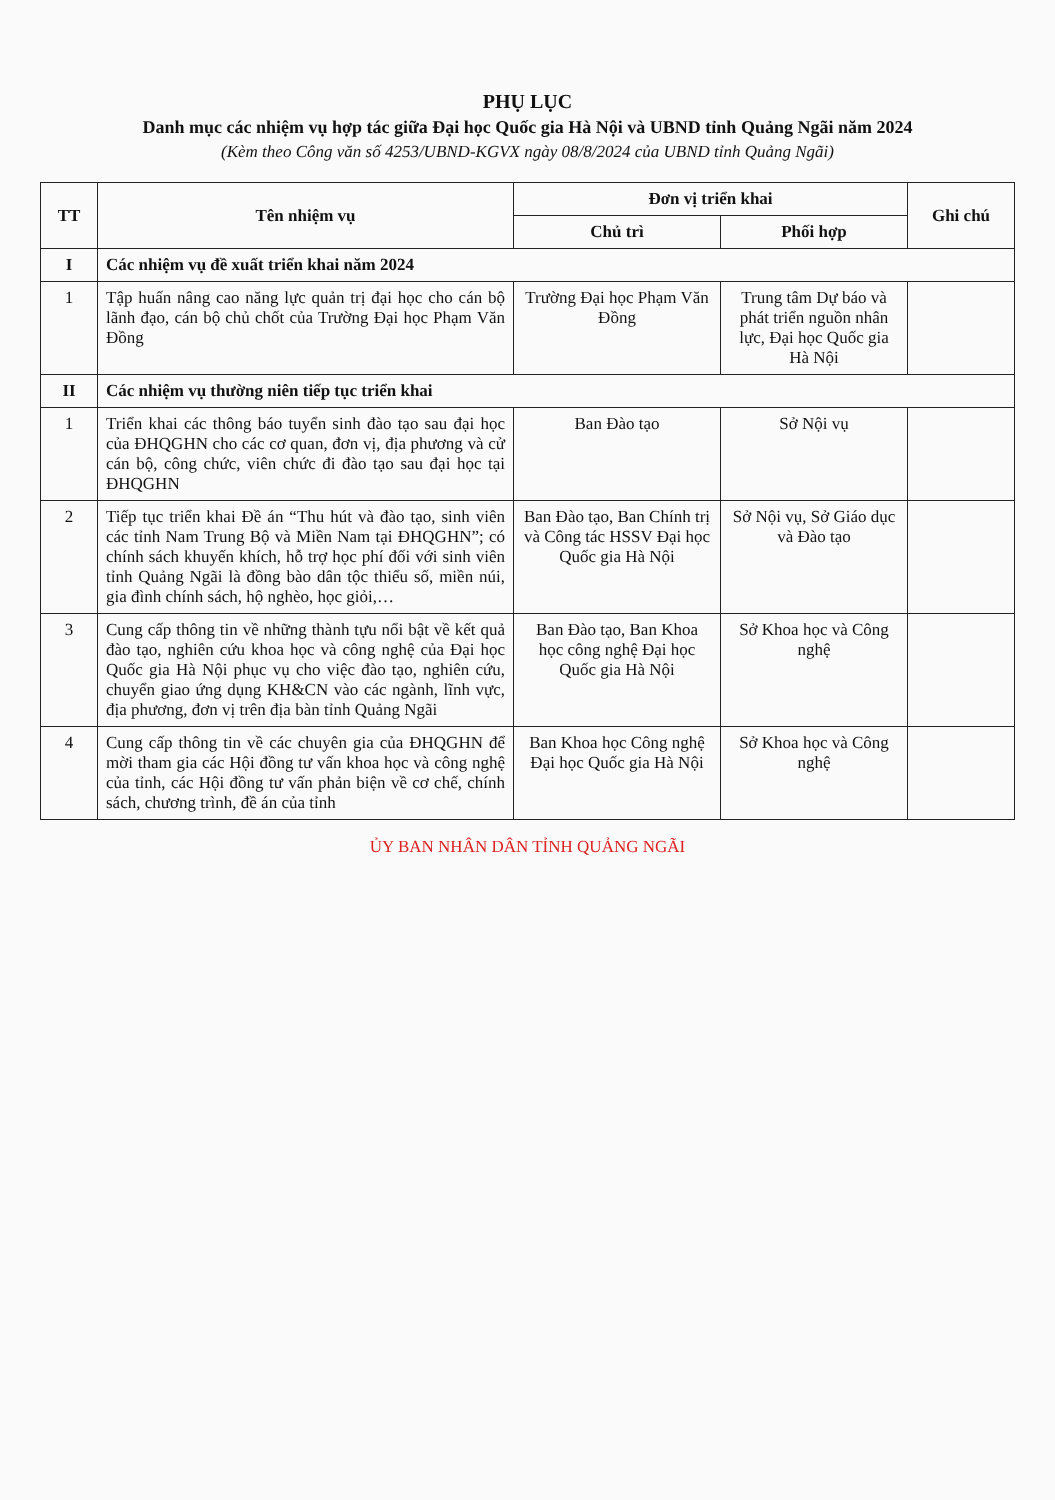PHỤ LỤC
Danh mục các nhiệm vụ hợp tác giữa Đại học Quốc gia Hà Nội và UBND tỉnh Quảng Ngãi năm 2024
(Kèm theo Công văn số 4253/UBND-KGVX ngày 08/8/2024 của UBND tỉnh Quảng Ngãi)
| TT | Tên nhiệm vụ | Đơn vị triển khai | | Ghi chú |
| --- | --- | --- | --- | --- |
| | | Chủ trì | Phối hợp | |
| I | Các nhiệm vụ đề xuất triển khai năm 2024 | | | |
| 1 | Tập huấn nâng cao năng lực quản trị đại học cho cán bộ lãnh đạo, cán bộ chủ chốt của Trường Đại học Phạm Văn Đồng | Trường Đại học Phạm Văn Đồng | Trung tâm Dự báo và phát triển nguồn nhân lực, Đại học Quốc gia Hà Nội | |
| II | Các nhiệm vụ thường niên tiếp tục triển khai | | | |
| 1 | Triển khai các thông báo tuyển sinh đào tạo sau đại học của ĐHQGHN cho các cơ quan, đơn vị, địa phương và cử cán bộ, công chức, viên chức đi đào tạo sau đại học tại ĐHQGHN | Ban Đào tạo | Sở Nội vụ | |
| 2 | Tiếp tục triển khai Đề án “Thu hút và đào tạo, sinh viên các tỉnh Nam Trung Bộ và Miền Nam tại ĐHQGHN”; có chính sách khuyến khích, hỗ trợ học phí đối với sinh viên tỉnh Quảng Ngãi là đồng bào dân tộc thiểu số, miền núi, gia đình chính sách, hộ nghèo, học giỏi,… | Ban Đào tạo, Ban Chính trị và Công tác HSSV Đại học Quốc gia Hà Nội | Sở Nội vụ, Sở Giáo dục và Đào tạo | |
| 3 | Cung cấp thông tin về những thành tựu nổi bật về kết quả đào tạo, nghiên cứu khoa học và công nghệ của Đại học Quốc gia Hà Nội phục vụ cho việc đào tạo, nghiên cứu, chuyển giao ứng dụng KH&CN vào các ngành, lĩnh vực, địa phương, đơn vị trên địa bàn tỉnh Quảng Ngãi | Ban Đào tạo, Ban Khoa học công nghệ Đại học Quốc gia Hà Nội | Sở Khoa học và Công nghệ | |
| 4 | Cung cấp thông tin về các chuyên gia của ĐHQGHN để mời tham gia các Hội đồng tư vấn khoa học và công nghệ của tỉnh, các Hội đồng tư vấn phản biện về cơ chế, chính sách, chương trình, đề án của tỉnh | Ban Khoa học Công nghệ Đại học Quốc gia Hà Nội | Sở Khoa học và Công nghệ | |
ỦY BAN NHÂN DÂN TỈNH QUẢNG NGÃI